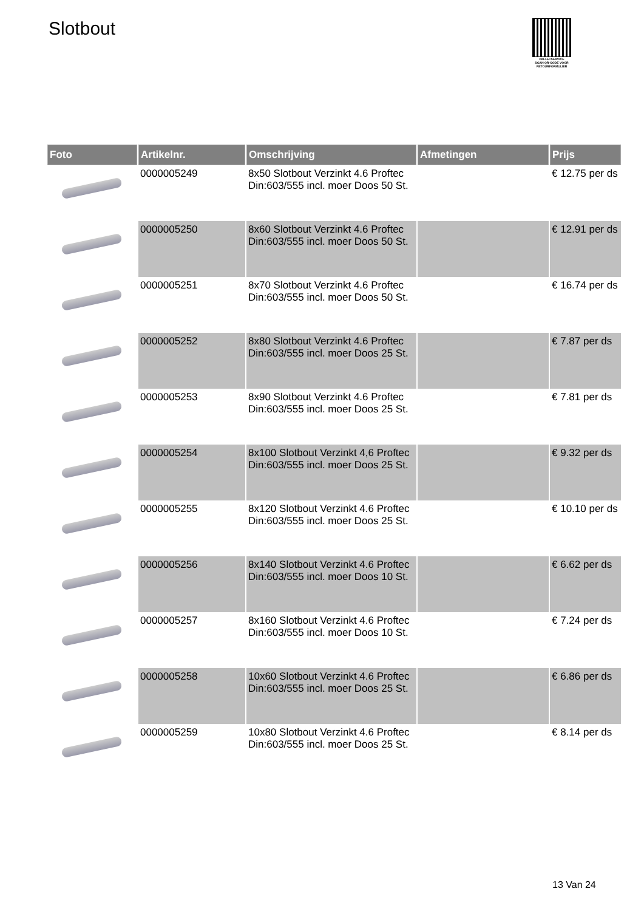Slotbout
PALLETSERVICE
SCAN QR-CODE VOOR RETOURFORMULIER
| Foto | Artikelnr. | Omschrijving | Afmetingen | Prijs |
| --- | --- | --- | --- | --- |
| | 0000005249 | 8x50 Slotbout Verzinkt 4.6 Proftec Din:603/555 incl. moer Doos 50 St. | | € 12.75 per ds |
| | 0000005250 | 8x60 Slotbout Verzinkt 4.6 Proftec Din:603/555 incl. moer Doos 50 St. | | € 12.91 per ds |
| | 0000005251 | 8x70 Slotbout Verzinkt 4.6 Proftec Din:603/555 incl. moer Doos 50 St. | | € 16.74 per ds |
| | 0000005252 | 8x80 Slotbout Verzinkt 4.6 Proftec Din:603/555 incl. moer Doos 25 St. | | € 7.87 per ds |
| | 0000005253 | 8x90 Slotbout Verzinkt 4.6 Proftec Din:603/555 incl. moer Doos 25 St. | | € 7.81 per ds |
| | 0000005254 | 8x100 Slotbout Verzinkt 4,6 Proftec Din:603/555 incl. moer Doos 25 St. | | € 9.32 per ds |
| | 0000005255 | 8x120 Slotbout Verzinkt 4.6 Proftec Din:603/555 incl. moer Doos 25 St. | | € 10.10 per ds |
| | 0000005256 | 8x140 Slotbout Verzinkt 4.6 Proftec Din:603/555 incl. moer Doos 10 St. | | € 6.62 per ds |
| | 0000005257 | 8x160 Slotbout Verzinkt 4.6 Proftec Din:603/555 incl. moer Doos 10 St. | | € 7.24 per ds |
| | 0000005258 | 10x60 Slotbout Verzinkt 4.6 Proftec Din:603/555 incl. moer Doos 25 St. | | € 6.86 per ds |
| | 0000005259 | 10x80 Slotbout Verzinkt 4.6 Proftec Din:603/555 incl. moer Doos 25 St. | | € 8.14 per ds |
13 Van 24